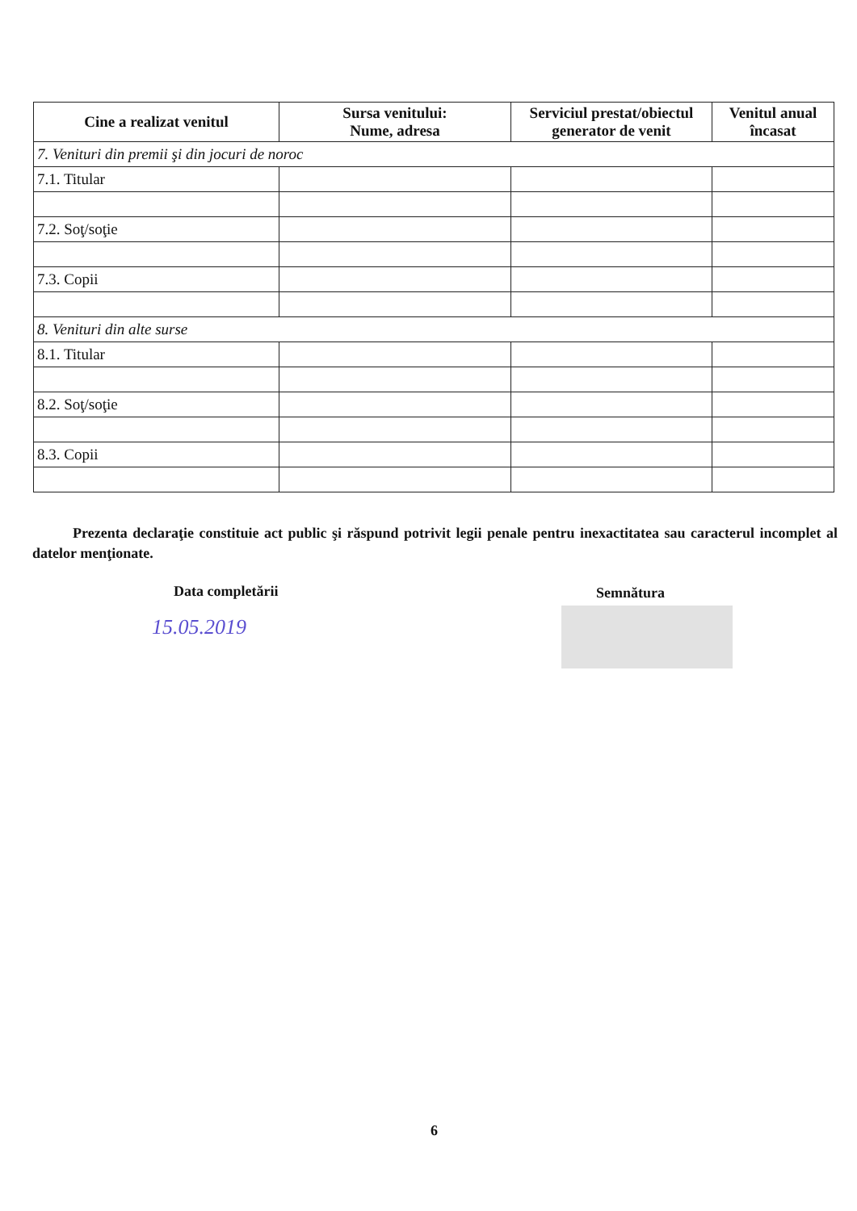| Cine a realizat venitul | Sursa venitului: Nume, adresa | Serviciul prestat/obiectul generator de venit | Venitul anual încasat |
| --- | --- | --- | --- |
| 7. Venituri din premii şi din jocuri de noroc | | | |
| 7.1. Titular | | | |
| 7.2. Soţ/soţie | | | |
| 7.3. Copii | | | |
| 8. Venituri din alte surse | | | |
| 8.1. Titular | | | |
| 8.2. Soţ/soţie | | | |
| 8.3. Copii | | | |
Prezenta declaraţie constituie act public şi răspund potrivit legii penale pentru inexactitatea sau caracterul incomplet al datelor menţionate.
Data completării Semnătura
15.05.2019
6